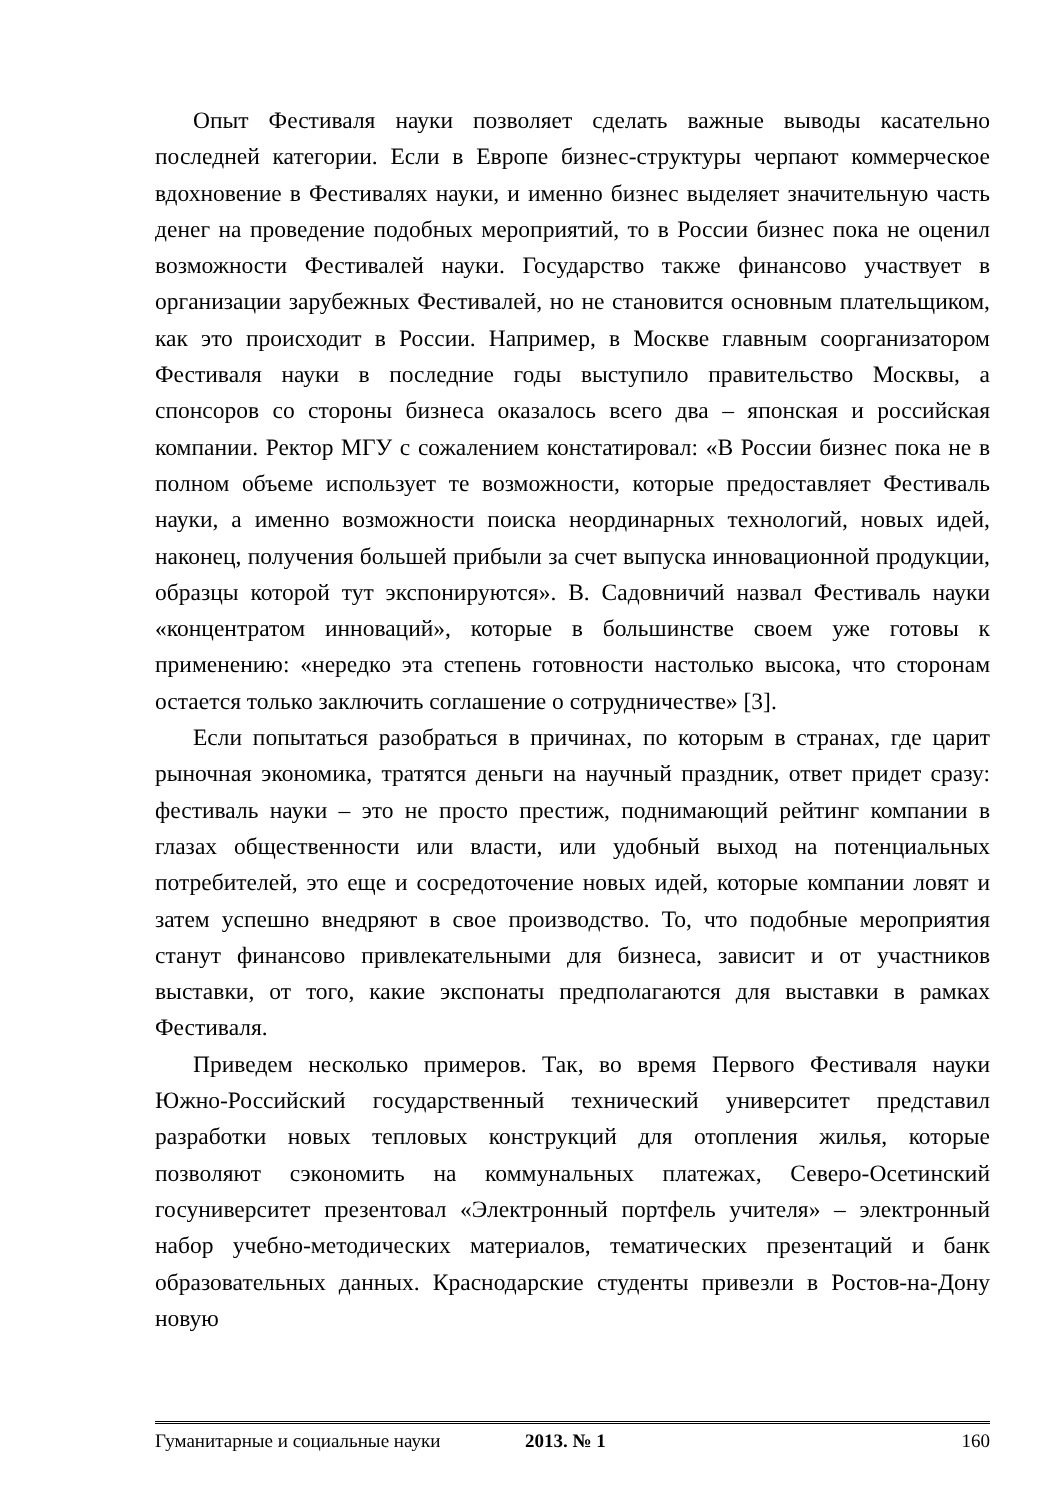Опыт Фестиваля науки позволяет сделать важные выводы касательно последней категории. Если в Европе бизнес-структуры черпают коммерческое вдохновение в Фестивалях науки, и именно бизнес выделяет значительную часть денег на проведение подобных мероприятий, то в России бизнес пока не оценил возможности Фестивалей науки. Государство также финансово участвует в организации зарубежных Фестивалей, но не становится основным плательщиком, как это происходит в России. Например, в Москве главным соорганизатором Фестиваля науки в последние годы выступило правительство Москвы, а спонсоров со стороны бизнеса оказалось всего два – японская и российская компании. Ректор МГУ с сожалением констатировал: «В России бизнес пока не в полном объеме использует те возможности, которые предоставляет Фестиваль науки, а именно возможности поиска неординарных технологий, новых идей, наконец, получения большей прибыли за счет выпуска инновационной продукции, образцы которой тут экспонируются». В. Садовничий назвал Фестиваль науки «концентратом инноваций», которые в большинстве своем уже готовы к применению: «нередко эта степень готовности настолько высока, что сторонам остается только заключить соглашение о сотрудничестве» [3].
Если попытаться разобраться в причинах, по которым в странах, где царит рыночная экономика, тратятся деньги на научный праздник, ответ придет сразу: фестиваль науки – это не просто престиж, поднимающий рейтинг компании в глазах общественности или власти, или удобный выход на потенциальных потребителей, это еще и сосредоточение новых идей, которые компании ловят и затем успешно внедряют в свое производство. То, что подобные мероприятия станут финансово привлекательными для бизнеса, зависит и от участников выставки, от того, какие экспонаты предполагаются для выставки в рамках Фестиваля.
Приведем несколько примеров. Так, во время Первого Фестиваля науки Южно-Российский государственный технический университет представил разработки новых тепловых конструкций для отопления жилья, которые позволяют сэкономить на коммунальных платежах, Северо-Осетинский госуниверситет презентовал «Электронный портфель учителя» – электронный набор учебно-методических материалов, тематических презентаций и банк образовательных данных. Краснодарские студенты привезли в Ростов-на-Дону новую
Гуманитарные и социальные науки 2013. № 1 160